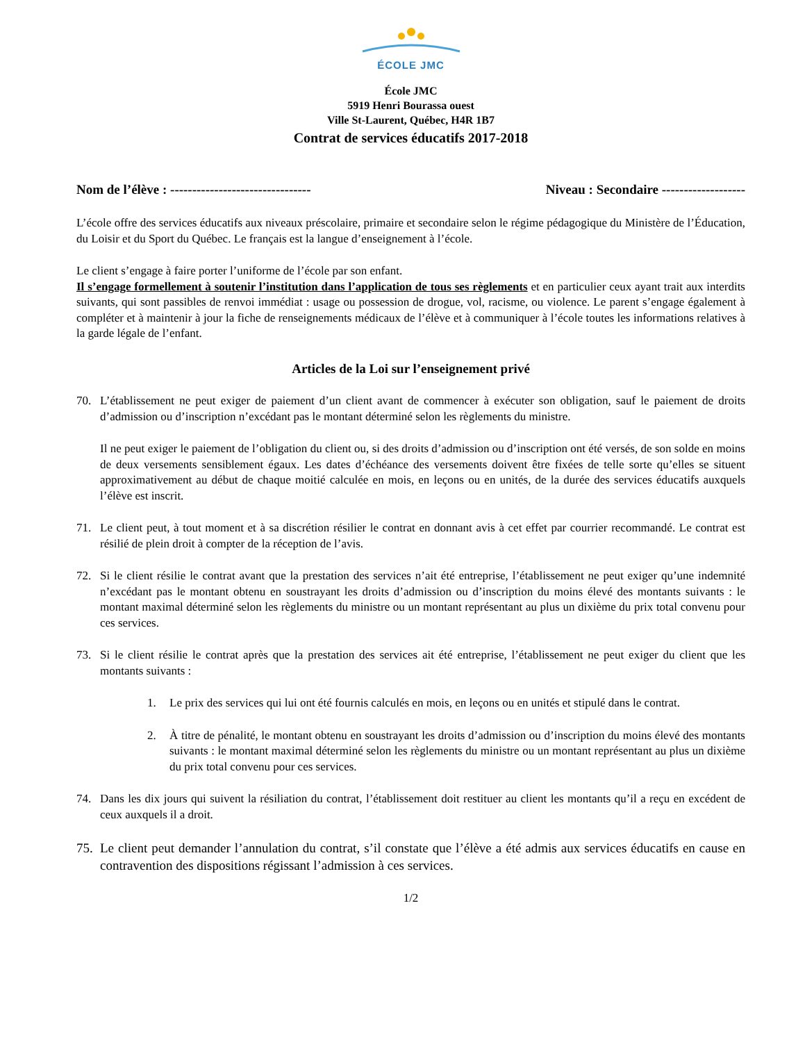ÉCOLE JMC
École JMC
5919 Henri Bourassa ouest
Ville St-Laurent, Québec, H4R 1B7
Contrat de services éducatifs 2017-2018
Nom de l’élève : -------------------------------- Niveau : Secondaire -------------------
L’école offre des services éducatifs aux niveaux préscolaire, primaire et secondaire selon le régime pédagogique du Ministère de l’Éducation, du Loisir et du Sport du Québec. Le français est la langue d’enseignement à l’école.
Le client s’engage à faire porter l’uniforme de l’école par son enfant.
Il s’engage formellement à soutenir l’institution dans l’application de tous ses règlements et en particulier ceux ayant trait aux interdits suivants, qui sont passibles de renvoi immédiat : usage ou possession de drogue, vol, racisme, ou violence. Le parent s’engage également à compléter et à maintenir à jour la fiche de renseignements médicaux de l’élève et à communiquer à l’école toutes les informations relatives à la garde légale de l’enfant.
Articles de la Loi sur l’enseignement privé
70. L’établissement ne peut exiger de paiement d’un client avant de commencer à exécuter son obligation, sauf le paiement de droits d’admission ou d’inscription n’excédant pas le montant déterminé selon les règlements du ministre.
Il ne peut exiger le paiement de l’obligation du client ou, si des droits d’admission ou d’inscription ont été versés, de son solde en moins de deux versements sensiblement égaux. Les dates d’échéance des versements doivent être fixées de telle sorte qu’elles se situent approximativement au début de chaque moitié calculée en mois, en leçons ou en unités, de la durée des services éducatifs auxquels l’élève est inscrit.
71. Le client peut, à tout moment et à sa discrétion résilier le contrat en donnant avis à cet effet par courrier recommandé. Le contrat est résilié de plein droit à compter de la réception de l’avis.
72. Si le client résilie le contrat avant que la prestation des services n’ait été entreprise, l’établissement ne peut exiger qu’une indemnité n’excédant pas le montant obtenu en soustrayant les droits d’admission ou d’inscription du moins élevé des montants suivants : le montant maximal déterminé selon les règlements du ministre ou un montant représentant au plus un dixième du prix total convenu pour ces services.
73. Si le client résilie le contrat après que la prestation des services ait été entreprise, l’établissement ne peut exiger du client que les montants suivants :
1. Le prix des services qui lui ont été fournis calculés en mois, en leçons ou en unités et stipulé dans le contrat.
2. À titre de pénalité, le montant obtenu en soustrayant les droits d’admission ou d’inscription du moins élevé des montants suivants : le montant maximal déterminé selon les règlements du ministre ou un montant représentant au plus un dixième du prix total convenu pour ces services.
74. Dans les dix jours qui suivent la résiliation du contrat, l’établissement doit restituer au client les montants qu’il a reçu en excédent de ceux auxquels il a droit.
75. Le client peut demander l’annulation du contrat, s’il constate que l’élève a été admis aux services éducatifs en cause en contravention des dispositions régissant l’admission à ces services.
1/2